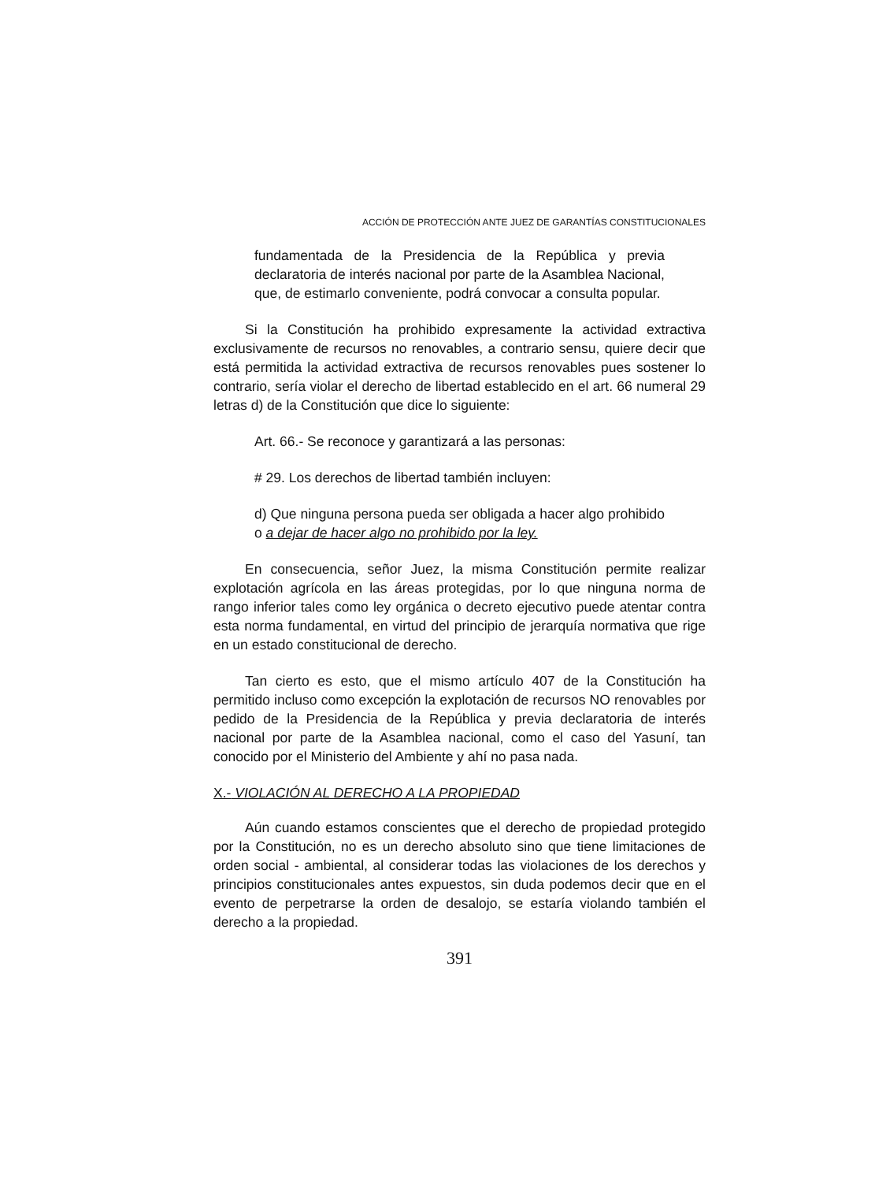ACCIÓN DE PROTECCIÓN ANTE JUEZ DE GARANTÍAS CONSTITUCIONALES
fundamentada de la Presidencia de la República y previa declaratoria de interés nacional por parte de la Asamblea Nacional, que, de estimarlo conveniente, podrá convocar a consulta popular.
Si la Constitución ha prohibido expresamente la actividad extractiva exclusivamente de recursos no renovables, a contrario sensu, quiere decir que está permitida la actividad extractiva de recursos renovables pues sostener lo contrario, sería violar el derecho de libertad establecido en el art. 66 numeral 29 letras d) de la Constitución que dice lo siguiente:
Art. 66.- Se reconoce y garantizará a las personas:
# 29. Los derechos de libertad también incluyen:
d) Que ninguna persona pueda ser obligada a hacer algo prohibido o a dejar de hacer algo no prohibido por la ley.
En consecuencia, señor Juez, la misma Constitución permite realizar explotación agrícola en las áreas protegidas, por lo que ninguna norma de rango inferior tales como ley orgánica o decreto ejecutivo puede atentar contra esta norma fundamental, en virtud del principio de jerarquía normativa que rige en un estado constitucional de derecho.
Tan cierto es esto, que el mismo artículo 407 de la Constitución ha permitido incluso como excepción la explotación de recursos NO renovables por pedido de la Presidencia de la República y previa declaratoria de interés nacional por parte de la Asamblea nacional, como el caso del Yasuní, tan conocido por el Ministerio del Ambiente y ahí no pasa nada.
X.- VIOLACIÓN AL DERECHO A LA PROPIEDAD
Aún cuando estamos conscientes que el derecho de propiedad protegido por la Constitución, no es un derecho absoluto sino que tiene limitaciones de orden social - ambiental, al considerar todas las violaciones de los derechos y principios constitucionales antes expuestos, sin duda podemos decir que en el evento de perpetrarse la orden de desalojo, se estaría violando también el derecho a la propiedad.
391